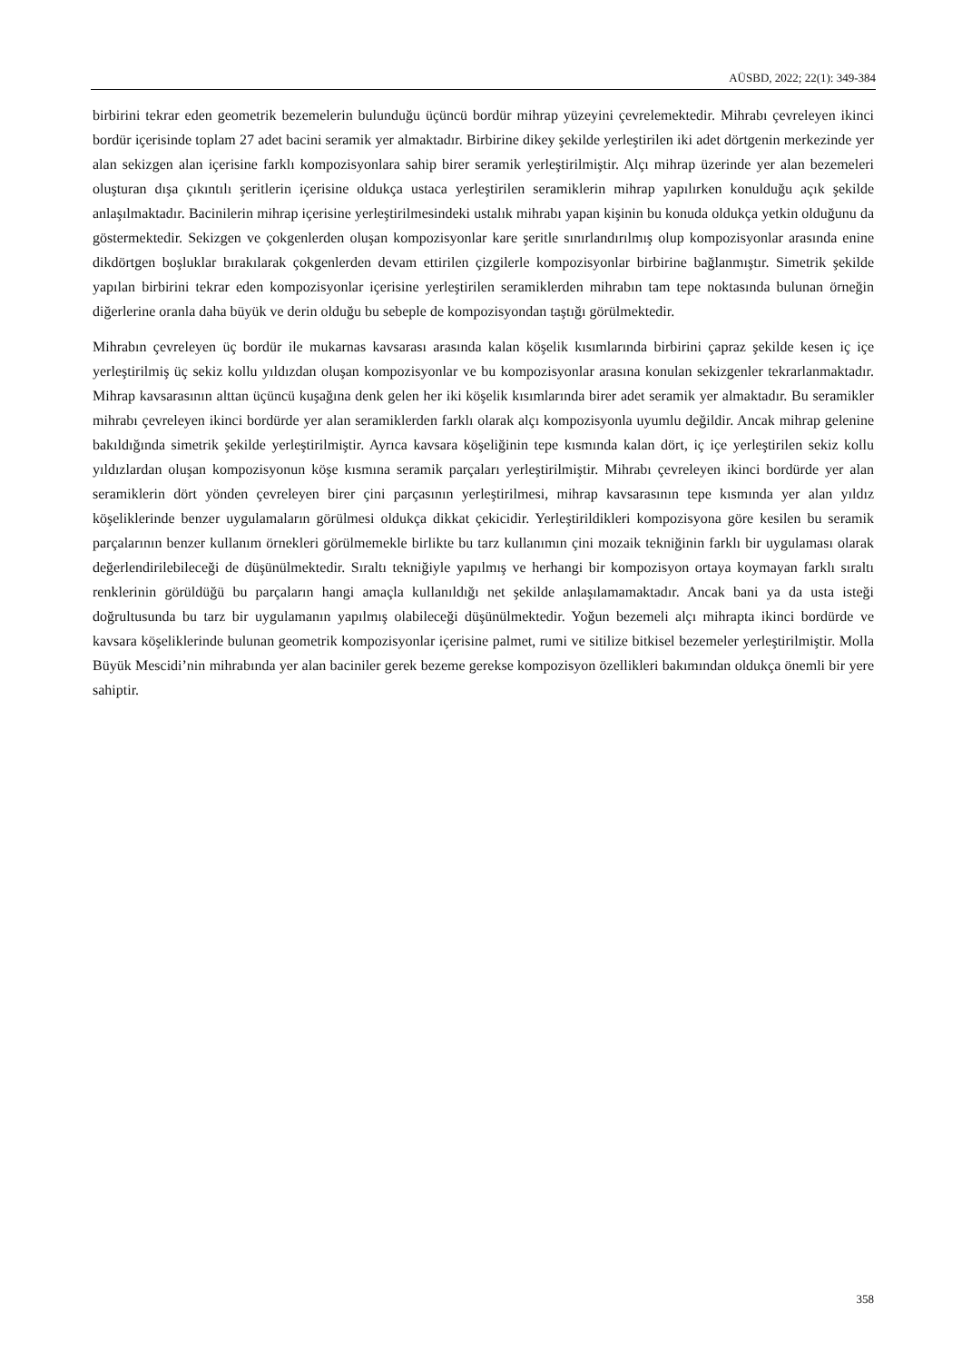AÜSBD, 2022; 22(1): 349-384
birbirini tekrar eden geometrik bezemelerin bulunduğu üçüncü bordür mihrap yüzeyini çevrelemektedir. Mihrabı çevreleyen ikinci bordür içerisinde toplam 27 adet bacini seramik yer almaktadır. Birbirine dikey şekilde yerleştirilen iki adet dörtgenin merkezinde yer alan sekizgen alan içerisine farklı kompozisyonlara sahip birer seramik yerleştirilmiştir. Alçı mihrap üzerinde yer alan bezemeleri oluşturan dışa çıkıntılı şeritlerin içerisine oldukça ustaca yerleştirilen seramiklerin mihrap yapılırken konulduğu açık şekilde anlaşılmaktadır. Bacinilerin mihrap içerisine yerleştirilmesindeki ustalık mihrabı yapan kişinin bu konuda oldukça yetkin olduğunu da göstermektedir. Sekizgen ve çokgenlerden oluşan kompozisyonlar kare şeritle sınırlandırılmış olup kompozisyonlar arasında enine dikdörtgen boşluklar bırakılarak çokgenlerden devam ettirilen çizgilerle kompozisyonlar birbirine bağlanmıştır. Simetrik şekilde yapılan birbirini tekrar eden kompozisyonlar içerisine yerleştirilen seramiklerden mihrabın tam tepe noktasında bulunan örneğin diğerlerine oranla daha büyük ve derin olduğu bu sebeple de kompozisyondan taştığı görülmektedir.
Mihrabın çevreleyen üç bordür ile mukarnas kavsarası arasında kalan köşelik kısımlarında birbirini çapraz şekilde kesen iç içe yerleştirilmiş üç sekiz kollu yıldızdan oluşan kompozisyonlar ve bu kompozisyonlar arasına konulan sekizgenler tekrarlanmaktadır. Mihrap kavsarasının alttan üçüncü kuşağına denk gelen her iki köşelik kısımlarında birer adet seramik yer almaktadır. Bu seramikler mihrabı çevreleyen ikinci bordürde yer alan seramiklerden farklı olarak alçı kompozisyonla uyumlu değildir. Ancak mihrap gelenine bakıldığında simetrik şekilde yerleştirilmiştir. Ayrıca kavsara köşeliğinin tepe kısmında kalan dört, iç içe yerleştirilen sekiz kollu yıldızlardan oluşan kompozisyonun köşe kısmına seramik parçaları yerleştirilmiştir. Mihrabı çevreleyen ikinci bordürde yer alan seramiklerin dört yönden çevreleyen birer çini parçasının yerleştirilmesi, mihrap kavsarasının tepe kısmında yer alan yıldız köşeliklerinde benzer uygulamaların görülmesi oldukça dikkat çekicidir. Yerleştirildikleri kompozisyona göre kesilen bu seramik parçalarının benzer kullanım örnekleri görülmemekle birlikte bu tarz kullanımın çini mozaik tekniğinin farklı bir uygulaması olarak değerlendirilebileceği de düşünülmektedir. Sıraltı tekniğiyle yapılmış ve herhangi bir kompozisyon ortaya koymayan farklı sıraltı renklerinin görüldüğü bu parçaların hangi amaçla kullanıldığı net şekilde anlaşılamamaktadır. Ancak bani ya da usta isteği doğrultusunda bu tarz bir uygulamanın yapılmış olabileceği düşünülmektedir. Yoğun bezemeli alçı mihrapta ikinci bordürde ve kavsara köşeliklerinde bulunan geometrik kompozisyonlar içerisine palmet, rumi ve sitilize bitkisel bezemeler yerleştirilmiştir. Molla Büyük Mescidi’nin mihrabında yer alan baciniler gerek bezeme gerekse kompozisyon özellikleri bakımından oldukça önemli bir yere sahiptir.
358